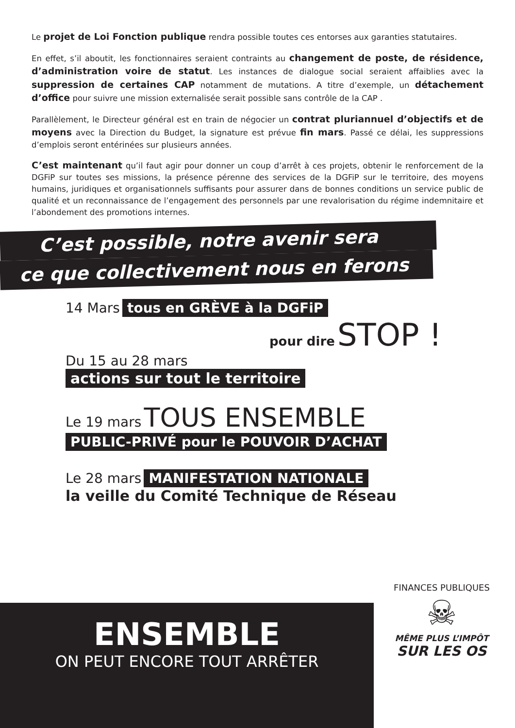Le projet de Loi Fonction publique rendra possible toutes ces entorses aux garanties statutaires.
En effet, s’il aboutit, les fonctionnaires seraient contraints au changement de poste, de résidence, d’administration voire de statut. Les instances de dialogue social seraient affaiblies avec la suppression de certaines CAP notamment de mutations. A titre d’exemple, un détachement d’office pour suivre une mission externalisée serait possible sans contrôle de la CAP .
Parallèlement, le Directeur général est en train de négocier un contrat pluriannuel d’objectifs et de moyens avec la Direction du Budget, la signature est prévue fin mars. Passé ce délai, les suppressions d’emplois seront entérinées sur plusieurs années.
C’est maintenant qu’il faut agir pour donner un coup d’arrêt à ces projets, obtenir le renforcement de la DGFiP sur toutes ses missions, la présence pérenne des services de la DGFiP sur le territoire, des moyens humains, juridiques et organisationnels suffisants pour assurer dans de bonnes conditions un service public de qualité et un reconnaissance de l’engagement des personnels par une revalorisation du régime indemnitaire et l’abondement des promotions internes.
C’est possible, notre avenir sera
ce que collectivement nous en ferons
14 Mars tous en GRÈVE à la DGFiP
pour dire STOP !
Du 15 au 28 mars
actions sur tout le territoire
Le 19 mars TOUS ENSEMBLE
PUBLIC-PRIVÉ pour le POUVOIR D’ACHAT
Le 28 mars MANIFESTATION NATIONALE
la veille du Comité Technique de Réseau
ENSEMBLE
ON PEUT ENCORE TOUT ARRÊTER
FINANCES PUBLIQUES
☠
MÊME PLUS L’IMPÔT
SUR LES OS